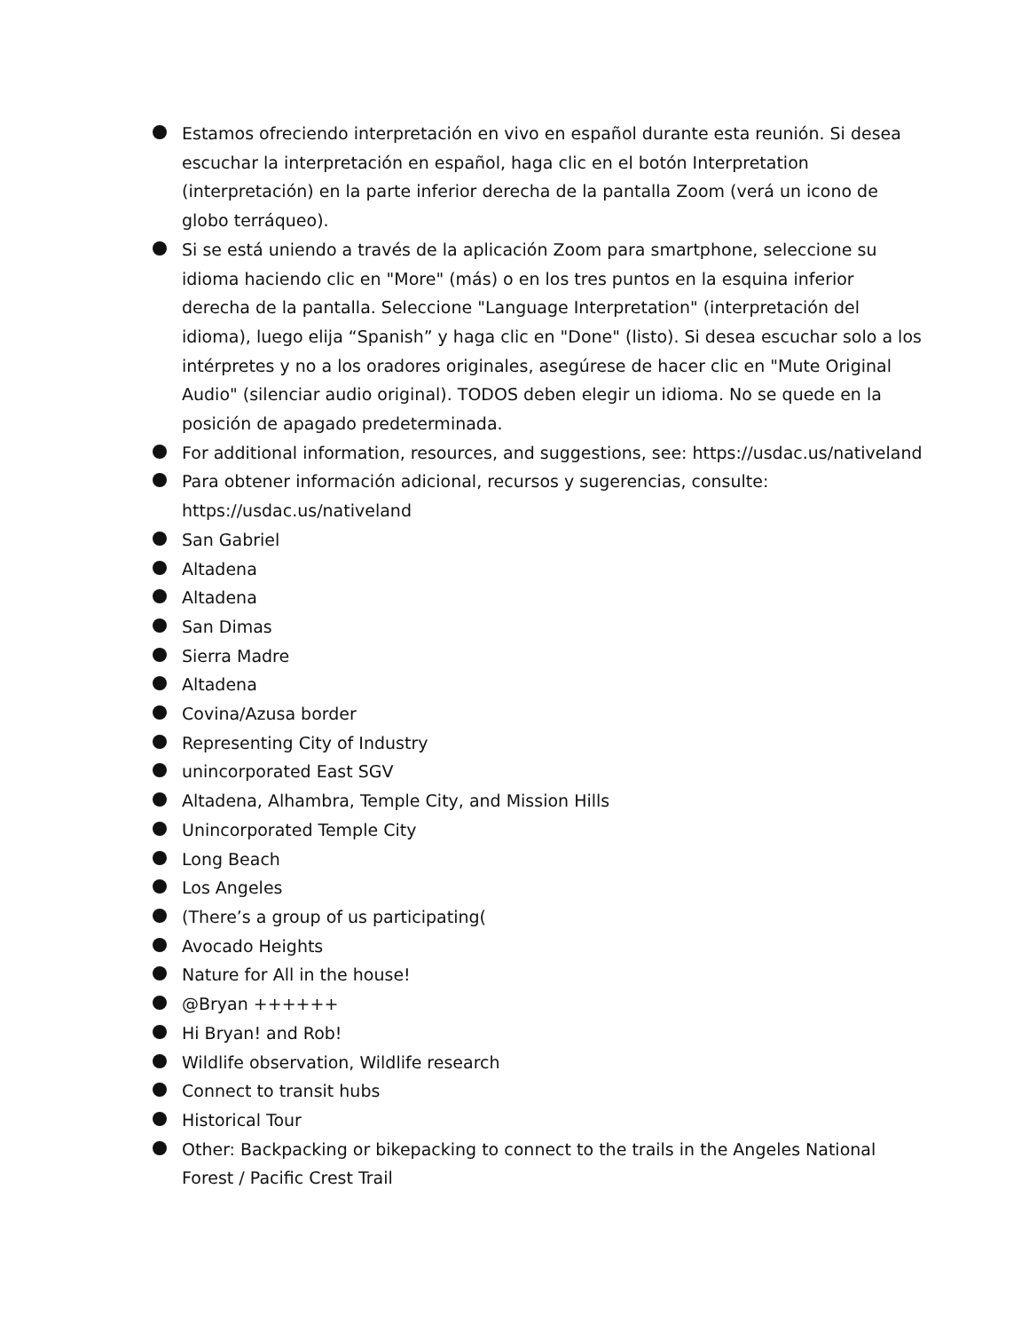Estamos ofreciendo interpretación en vivo en español durante esta reunión. Si desea escuchar la interpretación en español, haga clic en el botón Interpretation (interpretación) en la parte inferior derecha de la pantalla Zoom (verá un icono de globo terráqueo).
Si se está uniendo a través de la aplicación Zoom para smartphone, seleccione su idioma haciendo clic en "More" (más) o en los tres puntos en la esquina inferior derecha de la pantalla. Seleccione "Language Interpretation" (interpretación del idioma), luego elija “Spanish” y haga clic en "Done" (listo). Si desea escuchar solo a los intérpretes y no a los oradores originales, asegúrese de hacer clic en "Mute Original Audio" (silenciar audio original). TODOS deben elegir un idioma. No se quede en la posición de apagado predeterminada.
For additional information, resources, and suggestions, see: https://usdac.us/nativeland
Para obtener información adicional, recursos y sugerencias, consulte: https://usdac.us/nativeland
San Gabriel
Altadena
Altadena
San Dimas
Sierra Madre
Altadena
Covina/Azusa border
Representing City of Industry
unincorporated East SGV
Altadena, Alhambra, Temple City, and Mission Hills
Unincorporated Temple City
Long Beach
Los Angeles
(There’s a group of us participating(
Avocado Heights
Nature for All in the house!
@Bryan ++++++
Hi Bryan! and Rob!
Wildlife observation, Wildlife research
Connect to transit hubs
Historical Tour
Other: Backpacking or bikepacking to connect to the trails in the Angeles National Forest / Pacific Crest Trail